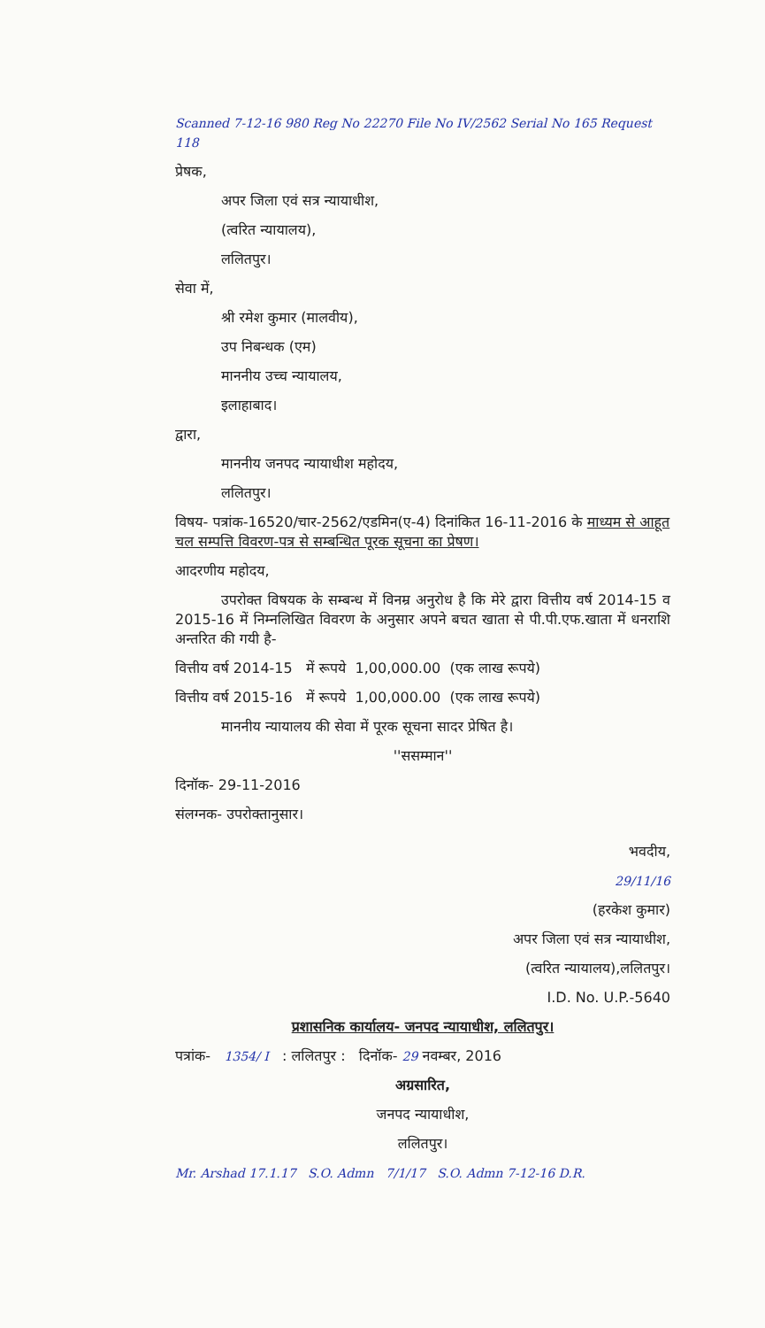Scanned 7-12-16 980 Reg No 22270 File No IV/2562 Serial No 165 Request 118
प्रेषक,
अपर जिला एवं सत्र न्यायाधीश,
(त्वरित न्यायालय),
ललितपुर।
सेवा में,
श्री रमेश कुमार (मालवीय),
उप निबन्धक (एम)
माननीय उच्च न्यायालय,
इलाहाबाद।
द्वारा,
माननीय जनपद न्यायाधीश महोदय,
ललितपुर।
विषय- पत्रांक-16520/चार-2562/एडमिन(ए-4) दिनांकित 16-11-2016 के माध्यम से आहूत चल सम्पत्ति विवरण-पत्र से सम्बन्धित पूरक सूचना का प्रेषण।
आदरणीय महोदय,
उपरोक्त विषयक के सम्बन्ध में विनम्र अनुरोध है कि मेरे द्वारा वित्तीय वर्ष 2014-15 व 2015-16 में निम्नलिखित विवरण के अनुसार अपने बचत खाता से पी.पी.एफ.खाता में धनराशि अन्तरित की गयी है-
वित्तीय वर्ष 2014-15 में रूपये 1,00,000.00 (एक लाख रूपये)
वित्तीय वर्ष 2015-16 में रूपये 1,00,000.00 (एक लाख रूपये)
माननीय न्यायालय की सेवा में पूरक सूचना सादर प्रेषित है।
''ससम्मान''
दिनॉक- 29-11-2016
संलग्नक- उपरोक्तानुसार।
भवदीय,
29/11/16
(हरकेश कुमार)
अपर जिला एवं सत्र न्यायाधीश,
(त्वरित न्यायालय),ललितपुर।
I.D. No. U.P.-5640
प्रशासनिक कार्यालय- जनपद न्यायाधीश, ललितपुर।
पत्रांक- 1354/ I : ललितपुर : दिनॉक- 29 नवम्बर, 2016
अग्रसारित,
जनपद न्यायाधीश,
ललितपुर।
Mr. Arshad 17.1.17 S.O. Admn 7/1/17 S.O. Admn 7-12-16 D.R.